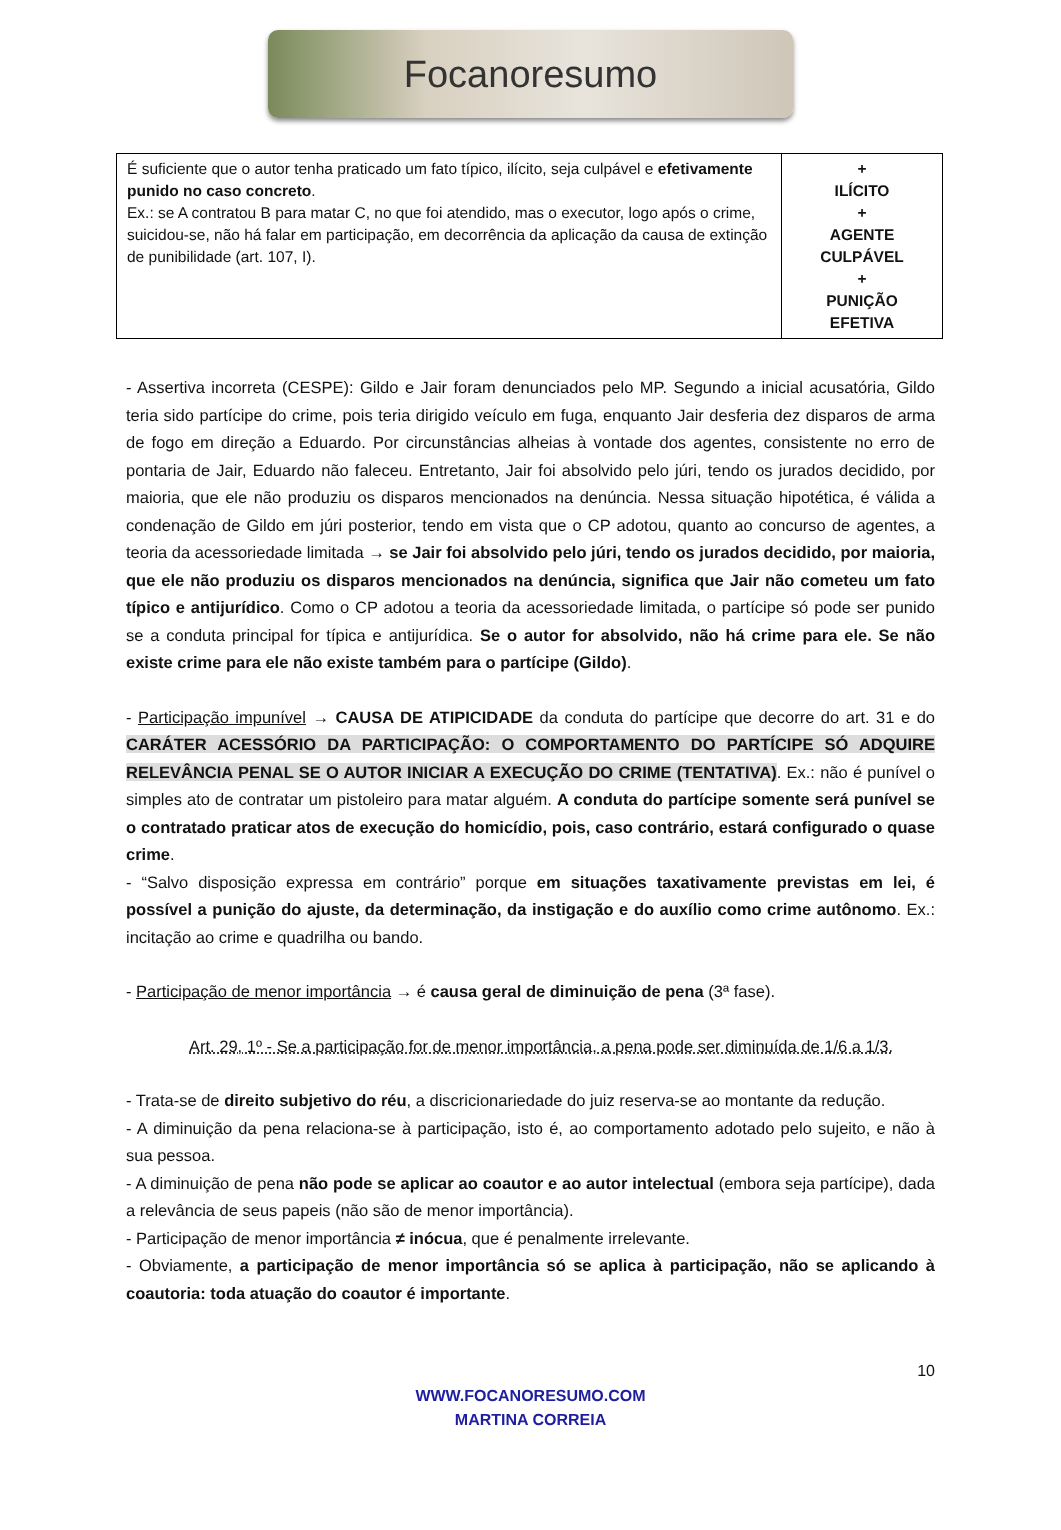Focanoresumo
| É suficiente que o autor tenha praticado um fato típico, ilícito, seja culpável e efetivamente punido no caso concreto . Ex.: se A contratou B para matar C, no que foi atendido, mas o executor, logo após o crime, suicidou-se, não há falar em participação, em decorrência da aplicação da causa de extinção de punibilidade (art. 107, I). | + ILÍCITO + AGENTE CULPÁVEL + PUNIÇÃO EFETIVA |
- Assertiva incorreta (CESPE): Gildo e Jair foram denunciados pelo MP. Segundo a inicial acusatória, Gildo teria sido partícipe do crime, pois teria dirigido veículo em fuga, enquanto Jair desferia dez disparos de arma de fogo em direção a Eduardo. Por circunstâncias alheias à vontade dos agentes, consistente no erro de pontaria de Jair, Eduardo não faleceu. Entretanto, Jair foi absolvido pelo júri, tendo os jurados decidido, por maioria, que ele não produziu os disparos mencionados na denúncia. Nessa situação hipotética, é válida a condenação de Gildo em júri posterior, tendo em vista que o CP adotou, quanto ao concurso de agentes, a teoria da acessoriedade limitada → se Jair foi absolvido pelo júri, tendo os jurados decidido, por maioria, que ele não produziu os disparos mencionados na denúncia, significa que Jair não cometeu um fato típico e antijurídico. Como o CP adotou a teoria da acessoriedade limitada, o partícipe só pode ser punido se a conduta principal for típica e antijurídica. Se o autor for absolvido, não há crime para ele. Se não existe crime para ele não existe também para o partícipe (Gildo).
- Participação impunível → CAUSA DE ATIPICIDADE da conduta do partícipe que decorre do art. 31 e do CARÁTER ACESSÓRIO DA PARTICIPAÇÃO: O COMPORTAMENTO DO PARTÍCIPE SÓ ADQUIRE RELEVÂNCIA PENAL SE O AUTOR INICIAR A EXECUÇÃO DO CRIME (TENTATIVA). Ex.: não é punível o simples ato de contratar um pistoleiro para matar alguém. A conduta do partícipe somente será punível se o contratado praticar atos de execução do homicídio, pois, caso contrário, estará configurado o quase crime.
- “Salvo disposição expressa em contrário” porque em situações taxativamente previstas em lei, é possível a punição do ajuste, da determinação, da instigação e do auxílio como crime autônomo. Ex.: incitação ao crime e quadrilha ou bando.
- Participação de menor importância → é causa geral de diminuição de pena (3ª fase).
Art. 29, 1º - Se a participação for de menor importância, a pena pode ser diminuída de 1/6 a 1/3.
- Trata-se de direito subjetivo do réu, a discricionariedade do juiz reserva-se ao montante da redução.
- A diminuição da pena relaciona-se à participação, isto é, ao comportamento adotado pelo sujeito, e não à sua pessoa.
- A diminuição de pena não pode se aplicar ao coautor e ao autor intelectual (embora seja partícipe), dada a relevância de seus papeis (não são de menor importância).
- Participação de menor importância ≠ inócua, que é penalmente irrelevante.
- Obviamente, a participação de menor importância só se aplica à participação, não se aplicando à coautoria: toda atuação do coautor é importante.
10
WWW.FOCANORESUMO.COM
MARTINA CORREIA